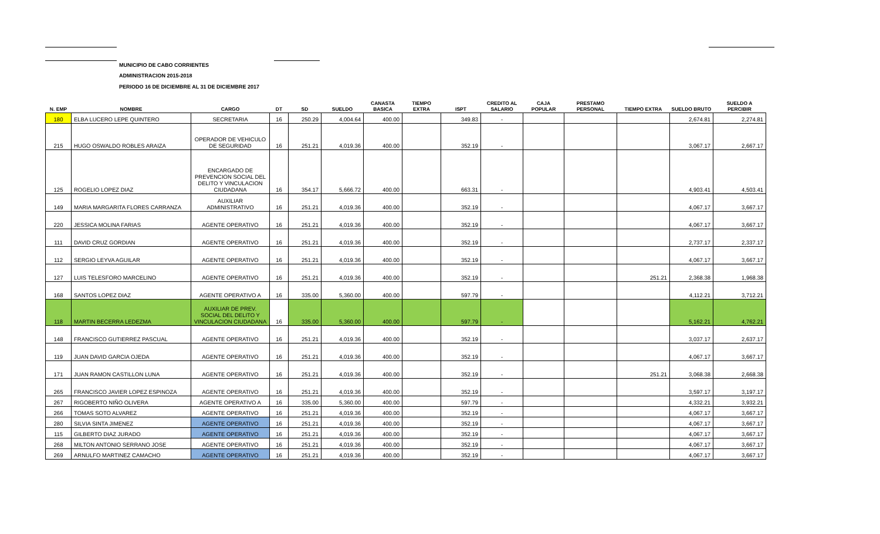MUNICIPIO DE CABO CORRIENTES
ADMINISTRACION 2015-2018
PERIODO 16 DE DICIEMBRE AL 31 DE DICIEMBRE 2017
| N. EMP | NOMBRE | CARGO | DT | SD | SUELDO | CANASTA BASICA | TIEMPO EXTRA | ISPT | CREDITO AL SALARIO | CAJA POPULAR | PRESTAMO PERSONAL | TIEMPO EXTRA | SUELDO BRUTO | SUELDO A PERCIBIR |
| --- | --- | --- | --- | --- | --- | --- | --- | --- | --- | --- | --- | --- | --- | --- |
| 180 | ELBA LUCERO LEPE QUINTERO | SECRETARIA | 16 | 250.29 | 4,004.64 | 400.00 | | 349.83 | - | | | | 2,674.81 | 2,274.81 |
| 215 | HUGO OSWALDO ROBLES ARAIZA | OPERADOR DE VEHICULO DE SEGURIDAD | 16 | 251.21 | 4,019.36 | 400.00 | | 352.19 | - | | | | 3,067.17 | 2,667.17 |
| 125 | ROGELIO LOPEZ DIAZ | ENCARGADO DE PREVENCION SOCIAL DEL DELITO Y VINCULACION CIUDADANA | 16 | 354.17 | 5,666.72 | 400.00 | | 663.31 | - | | | | 4,903.41 | 4,503.41 |
| 149 | MARIA MARGARITA FLORES CARRANZA | AUXILIAR ADMINISTRATIVO | 16 | 251.21 | 4,019.36 | 400.00 | | 352.19 | - | | | | 4,067.17 | 3,667.17 |
| 220 | JESSICA MOLINA FARIAS | AGENTE OPERATIVO | 16 | 251.21 | 4,019.36 | 400.00 | | 352.19 | - | | | | 4,067.17 | 3,667.17 |
| 111 | DAVID CRUZ GORDIAN | AGENTE OPERATIVO | 16 | 251.21 | 4,019.36 | 400.00 | | 352.19 | - | | | | 2,737.17 | 2,337.17 |
| 112 | SERGIO LEYVA AGUILAR | AGENTE OPERATIVO | 16 | 251.21 | 4,019.36 | 400.00 | | 352.19 | - | | | | 4,067.17 | 3,667.17 |
| 127 | LUIS TELESFORO MARCELINO | AGENTE OPERATIVO | 16 | 251.21 | 4,019.36 | 400.00 | | 352.19 | - | | | 251.21 | 2,368.38 | 1,968.38 |
| 168 | SANTOS LOPEZ DIAZ | AGENTE OPERATIVO A | 16 | 335.00 | 5,360.00 | 400.00 | | 597.79 | - | | | | 4,112.21 | 3,712.21 |
| 118 | MARTIN BECERRA LEDEZMA | AUXILIAR DE PREV. SOCIAL DEL DELITO Y VINCULACION CIUDADANA | 16 | 335.00 | 5,360.00 | 400.00 | | 597.79 | - | | | | 5,162.21 | 4,762.21 |
| 148 | FRANCISCO GUTIERREZ PASCUAL | AGENTE OPERATIVO | 16 | 251.21 | 4,019.36 | 400.00 | | 352.19 | - | | | | 3,037.17 | 2,637.17 |
| 119 | JUAN DAVID GARCIA OJEDA | AGENTE OPERATIVO | 16 | 251.21 | 4,019.36 | 400.00 | | 352.19 | - | | | | 4,067.17 | 3,667.17 |
| 171 | JUAN RAMON CASTILLON LUNA | AGENTE OPERATIVO | 16 | 251.21 | 4,019.36 | 400.00 | | 352.19 | - | | | 251.21 | 3,068.38 | 2,668.38 |
| 265 | FRANCISCO JAVIER LOPEZ ESPINOZA | AGENTE OPERATIVO | 16 | 251.21 | 4,019.36 | 400.00 | | 352.19 | - | | | | 3,597.17 | 3,197.17 |
| 267 | RIGOBERTO NIÑO OLIVERA | AGENTE OPERATIVO A | 16 | 335.00 | 5,360.00 | 400.00 | | 597.79 | - | | | | 4,332.21 | 3,932.21 |
| 266 | TOMAS SOTO ALVAREZ | AGENTE OPERATIVO | 16 | 251.21 | 4,019.36 | 400.00 | | 352.19 | - | | | | 4,067.17 | 3,667.17 |
| 280 | SILVIA SINTA JIMENEZ | AGENTE OPERATIVO | 16 | 251.21 | 4,019.36 | 400.00 | | 352.19 | - | | | | 4,067.17 | 3,667.17 |
| 115 | GILBERTO DIAZ JURADO | AGENTE OPERATIVO | 16 | 251.21 | 4,019.36 | 400.00 | | 352.19 | - | | | | 4,067.17 | 3,667.17 |
| 268 | MILTON ANTONIO SERRANO JOSE | AGENTE OPERATIVO | 16 | 251.21 | 4,019.36 | 400.00 | | 352.19 | - | | | | 4,067.17 | 3,667.17 |
| 269 | ARNULFO MARTINEZ CAMACHO | AGENTE OPERATIVO | 16 | 251.21 | 4,019.36 | 400.00 | | 352.19 | - | | | | 4,067.17 | 3,667.17 |